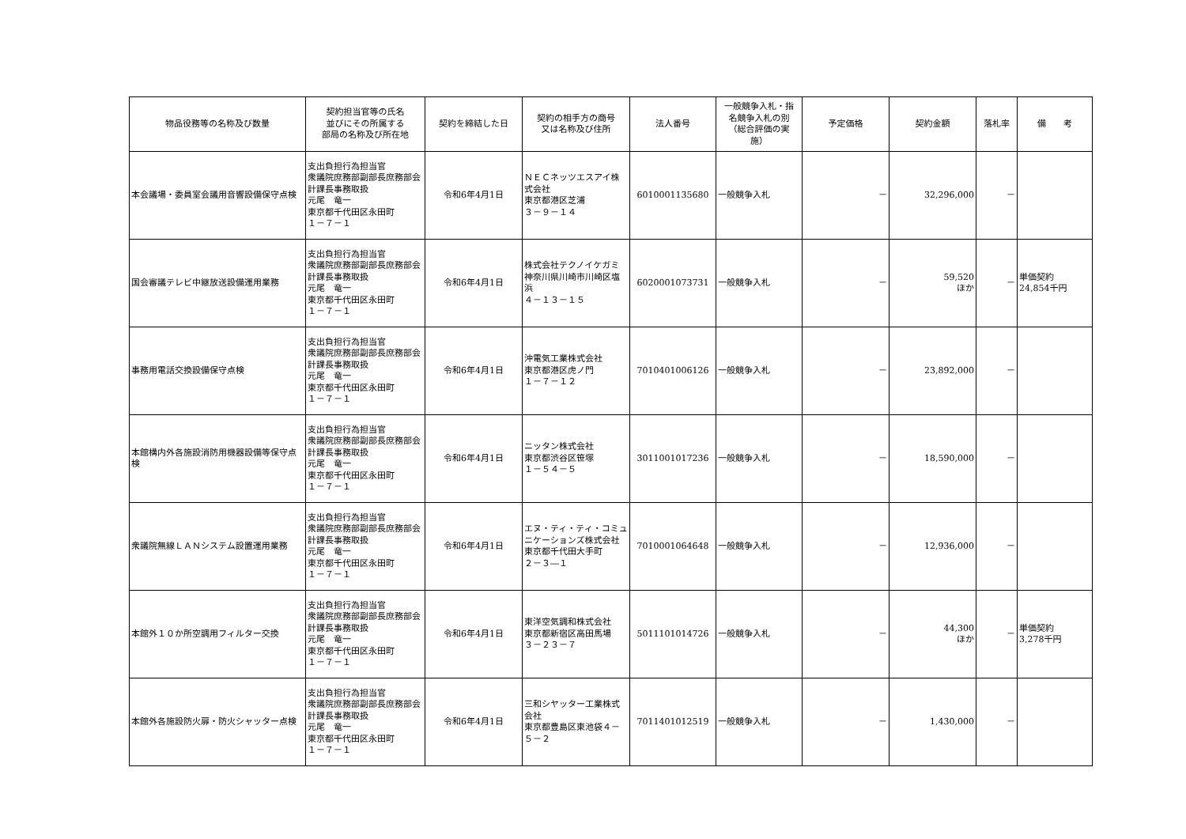| 物品役務等の名称及び数量 | 契約担当官等の氏名 並びにその所属する 部局の名称及び所在地 | 契約を締結した日 | 契約の相手方の商号 又は名称及び住所 | 法人番号 | 一般競争入札・指 名競争入札の別 （総合評価の実 施） | 予定価格 | 契約金額 | 落札率 | 備 考 |
| --- | --- | --- | --- | --- | --- | --- | --- | --- | --- |
| 本会議場・委員室会議用音響設備保守点検 | 支出負担行為担当官 衆議院庶務部副部長庶務部会計課長事務取扱 元尾 竜一 東京都千代田区永田町 １－７－１ | 令和6年4月1日 | ＮＥＣネッツエスアイ株式会社 東京都港区芝浦 ３－９－１４ | 6010001135680 | 一般競争入札 | － | 32,296,000 | － | |
| 国会審議テレビ中継放送設備運用業務 | 支出負担行為担当官 衆議院庶務部副部長庶務部会計課長事務取扱 元尾 竜一 東京都千代田区永田町 １－７－１ | 令和6年4月1日 | 株式会社テクノイケガミ 神奈川県川崎市川崎区塩浜 ４－１３－１５ | 6020001073731 | 一般競争入札 | － | 59,520 ほか | － | 単価契約 24,854千円 |
| 事務用電話交換設備保守点検 | 支出負担行為担当官 衆議院庶務部副部長庶務部会計課長事務取扱 元尾 竜一 東京都千代田区永田町 １－７－１ | 令和6年4月1日 | 沖電気工業株式会社 東京都港区虎ノ門 １－７－１２ | 7010401006126 | 一般競争入札 | － | 23,892,000 | － | |
| 本館構内外各施設消防用機器設備等保守点検 | 支出負担行為担当官 衆議院庶務部副部長庶務部会計課長事務取扱 元尾 竜一 東京都千代田区永田町 １－７－１ | 令和6年4月1日 | ニッタン株式会社 東京都渋谷区笹塚 １－５４－５ | 3011001017236 | 一般競争入札 | － | 18,590,000 | － | |
| 衆議院無線ＬＡＮシステム設置運用業務 | 支出負担行為担当官 衆議院庶務部副部長庶務部会計課長事務取扱 元尾 竜一 東京都千代田区永田町 １－７－１ | 令和6年4月1日 | エヌ・ティ・ティ・コミュニケーションズ株式会社 東京都千代田大手町 ２－３―１ | 7010001064648 | 一般競争入札 | － | 12,936,000 | － | |
| 本館外１０か所空調用フィルター交換 | 支出負担行為担当官 衆議院庶務部副部長庶務部会計課長事務取扱 元尾 竜一 東京都千代田区永田町 １－７－１ | 令和6年4月1日 | 東洋空気調和株式会社 東京都新宿区高田馬場 ３－２３－７ | 5011101014726 | 一般競争入札 | － | 44,300 ほか | － | 単価契約 3,278千円 |
| 本館外各施設防火扉・防火シャッター点検 | 支出負担行為担当官 衆議院庶務部副部長庶務部会計課長事務取扱 元尾 竜一 東京都千代田区永田町 １－７－１ | 令和6年4月1日 | 三和シヤッター工業株式会社 東京都豊島区東池袋４－５－２ | 7011401012519 | 一般競争入札 | － | 1,430,000 | － | |